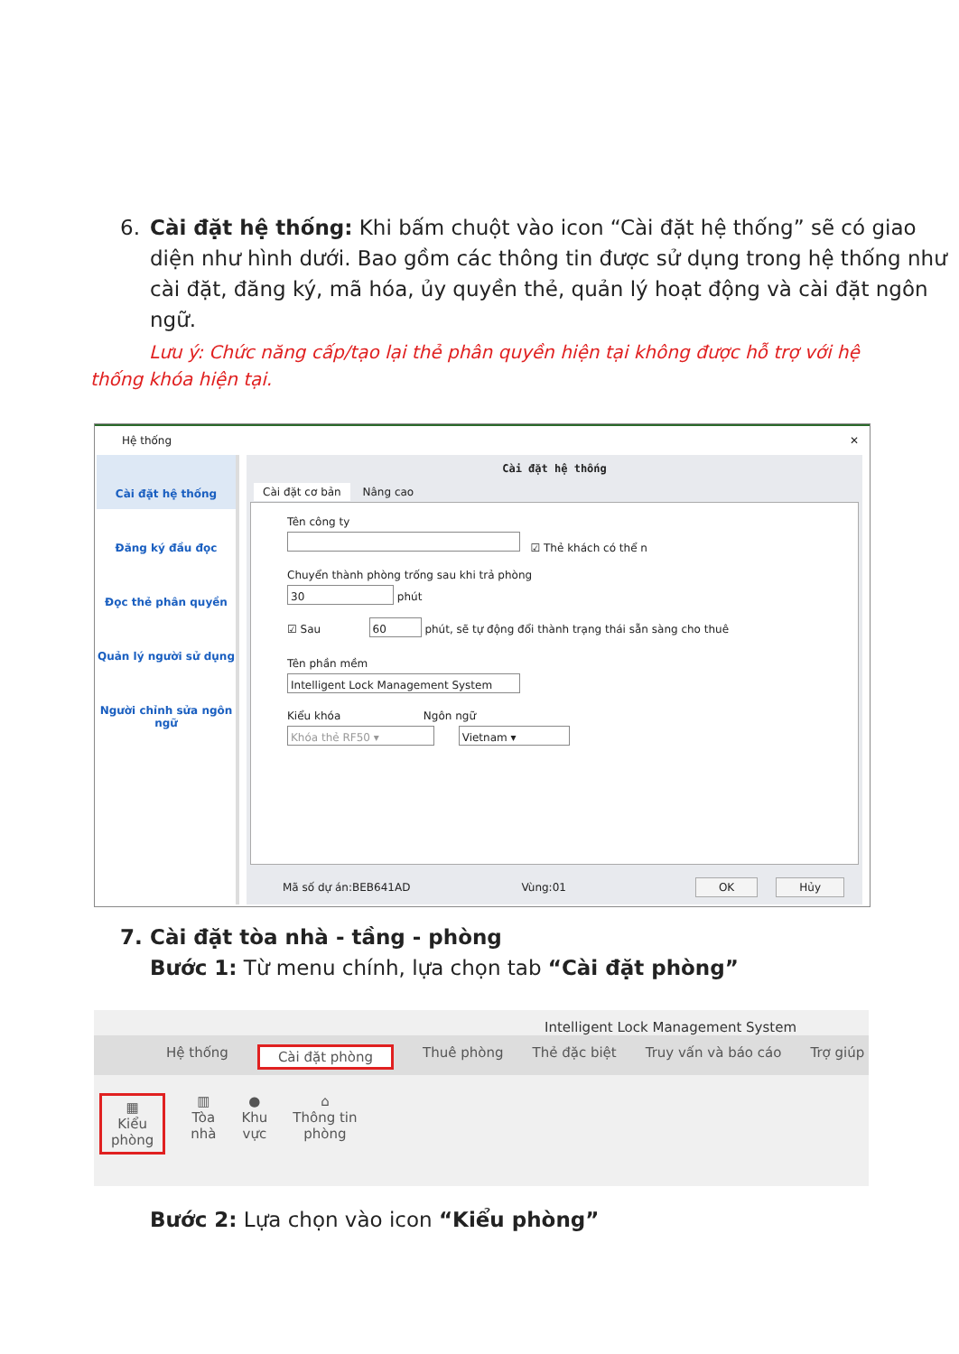6. Cài đặt hệ thống: Khi bấm chuột vào icon “Cài đặt hệ thống” sẽ có giao diện như hình dưới. Bao gồm các thông tin được sử dụng trong hệ thống như cài đặt, đăng ký, mã hóa, ủy quyền thẻ, quản lý hoạt động và cài đặt ngôn ngữ.
Lưu ý: Chức năng cấp/tạo lại thẻ phân quyền hiện tại không được hỗ trợ với hệ thống khóa hiện tại.
Hệ thống ✕
Cài đặt hệ thống
Đăng ký đầu đọc
Đọc thẻ phân quyền
Quản lý người sử dụng
Người chỉnh sửa ngôn ngữ
Cài đặt hệ thống
Cài đặt cơ bản Nâng cao
Tên công ty
☑ Thẻ khách có thể n
Chuyển thành phòng trống sau khi trả phòng
30 phút
☑ Sau 60 phút, sẽ tự động đổi thành trạng thái sẵn sàng cho thuê
Tên phần mềm
Intelligent Lock Management System
Kiểu khóa Ngôn ngữ
Khóa thẻ RF50 ▾ Vietnam ▾
Mã số dự án:BEB641AD Vùng:01 OK Hủy
7. Cài đặt tòa nhà - tầng - phòng
Bước 1: Từ menu chính, lựa chọn tab “Cài đặt phòng”
Intelligent Lock Management System
Hệ thống Cài đặt phòng Thuê phòng Thẻ đặc biệt Truy vấn và báo cáo Trợ giúp
▦
Kiểu
phòng ▥
Tòa
nhà ●
Khu
vực ⌂
Thông tin
phòng
Bước 2: Lựa chọn vào icon “Kiểu phòng”